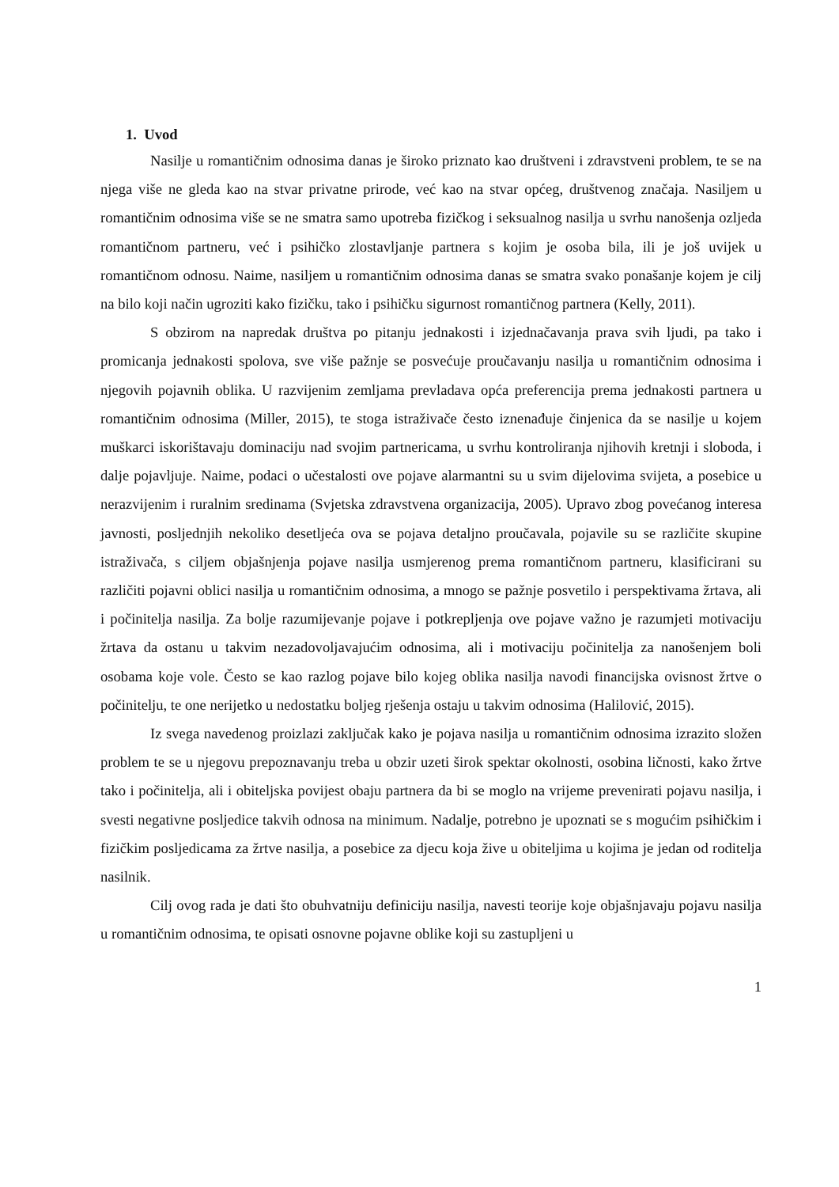1. Uvod
Nasilje u romantičnim odnosima danas je široko priznato kao društveni i zdravstveni problem, te se na njega više ne gleda kao na stvar privatne prirode, već kao na stvar općeg, društvenog značaja. Nasiljem u romantičnim odnosima više se ne smatra samo upotreba fizičkog i seksualnog nasilja u svrhu nanošenja ozljeda romantičnom partneru, već i psihičko zlostavljanje partnera s kojim je osoba bila, ili je još uvijek u romantičnom odnosu. Naime, nasiljem u romantičnim odnosima danas se smatra svako ponašanje kojem je cilj na bilo koji način ugroziti kako fizičku, tako i psihičku sigurnost romantičnog partnera (Kelly, 2011).
S obzirom na napredak društva po pitanju jednakosti i izjednačavanja prava svih ljudi, pa tako i promicanja jednakosti spolova, sve više pažnje se posvećuje proučavanju nasilja u romantičnim odnosima i njegovih pojavnih oblika. U razvijenim zemljama prevladava opća preferencija prema jednakosti partnera u romantičnim odnosima (Miller, 2015), te stoga istraživače često iznenađuje činjenica da se nasilje u kojem muškarci iskorištavaju dominaciju nad svojim partnericama, u svrhu kontroliranja njihovih kretnji i sloboda, i dalje pojavljuje. Naime, podaci o učestalosti ove pojave alarmantni su u svim dijelovima svijeta, a posebice u nerazvijenim i ruralnim sredinama (Svjetska zdravstvena organizacija, 2005). Upravo zbog povećanog interesa javnosti, posljednjih nekoliko desetljeća ova se pojava detaljno proučavala, pojavile su se različite skupine istraživača, s ciljem objašnjenja pojave nasilja usmjerenog prema romantičnom partneru, klasificirani su različiti pojavni oblici nasilja u romantičnim odnosima, a mnogo se pažnje posvetilo i perspektivama žrtava, ali i počinitelja nasilja. Za bolje razumijevanje pojave i potkrepljenja ove pojave važno je razumjeti motivaciju žrtava da ostanu u takvim nezadovoljavajućim odnosima, ali i motivaciju počinitelja za nanošenjem boli osobama koje vole. Često se kao razlog pojave bilo kojeg oblika nasilja navodi financijska ovisnost žrtve o počinitelju, te one nerijetko u nedostatku boljeg rješenja ostaju u takvim odnosima (Halilović, 2015).
Iz svega navedenog proizlazi zaključak kako je pojava nasilja u romantičnim odnosima izrazito složen problem te se u njegovu prepoznavanju treba u obzir uzeti širok spektar okolnosti, osobina ličnosti, kako žrtve tako i počinitelja, ali i obiteljska povijest obaju partnera da bi se moglo na vrijeme prevenirati pojavu nasilja, i svesti negativne posljedice takvih odnosa na minimum. Nadalje, potrebno je upoznati se s mogućim psihičkim i fizičkim posljedicama za žrtve nasilja, a posebice za djecu koja žive u obiteljima u kojima je jedan od roditelja nasilnik.
Cilj ovog rada je dati što obuhvatniju definiciju nasilja, navesti teorije koje objašnjavaju pojavu nasilja u romantičnim odnosima, te opisati osnovne pojavne oblike koji su zastupljeni u
1